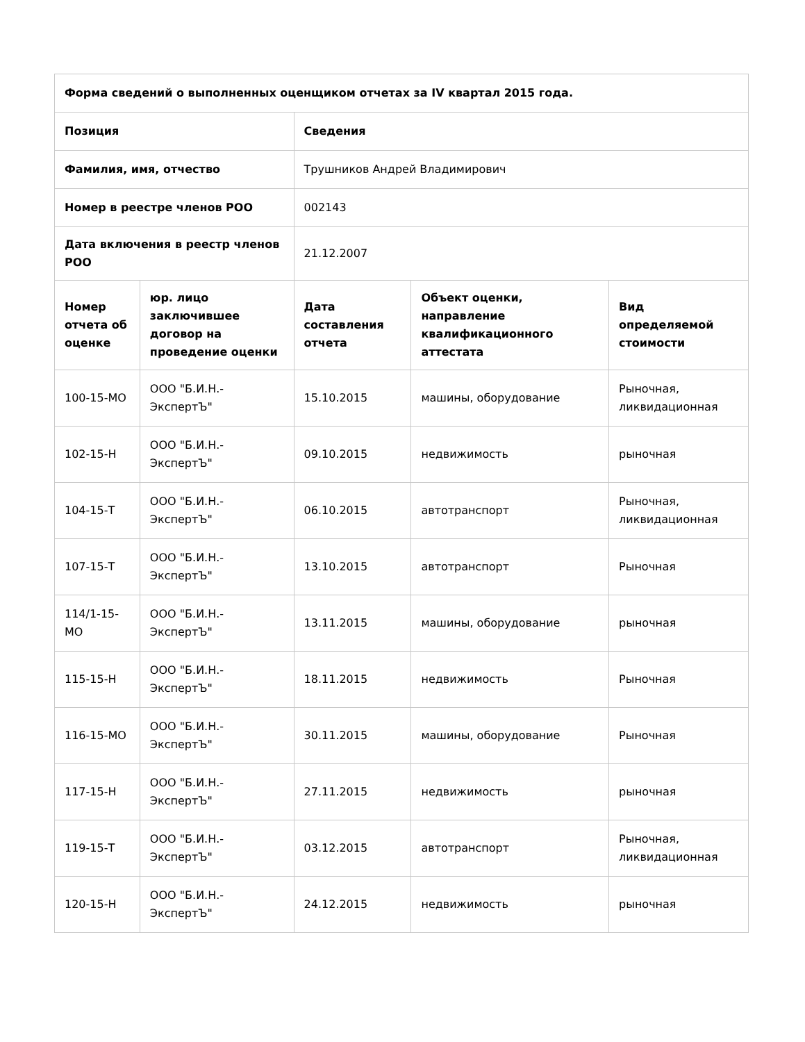| Форма сведений о выполненных оценщиком отчетах за IV квартал 2015 года. | | | | |
| --- | --- | --- | --- | --- |
| Позиция | | Сведения | | |
| Фамилия, имя, отчество | | Трушников Андрей Владимирович | | |
| Номер в реестре членов РОО | | 002143 | | |
| Дата включения в реестр членов РОО | | 21.12.2007 | | |
| Номер отчета об оценке | юр. лицо заключившее договор на проведение оценки | Дата составления отчета | Объект оценки, направление квалификационного аттестата | Вид определяемой стоимости |
| 100-15-МО | ООО "Б.И.Н.-ЭкспертЪ" | 15.10.2015 | машины, оборудование | Рыночная, ликвидационная |
| 102-15-Н | ООО "Б.И.Н.-ЭкспертЪ" | 09.10.2015 | недвижимость | рыночная |
| 104-15-Т | ООО "Б.И.Н.-ЭкспертЪ" | 06.10.2015 | автотранспорт | Рыночная, ликвидационная |
| 107-15-Т | ООО "Б.И.Н.-ЭкспертЪ" | 13.10.2015 | автотранспорт | Рыночная |
| 114/1-15-МО | ООО "Б.И.Н.-ЭкспертЪ" | 13.11.2015 | машины, оборудование | рыночная |
| 115-15-Н | ООО "Б.И.Н.-ЭкспертЪ" | 18.11.2015 | недвижимость | Рыночная |
| 116-15-МО | ООО "Б.И.Н.-ЭкспертЪ" | 30.11.2015 | машины, оборудование | Рыночная |
| 117-15-Н | ООО "Б.И.Н.-ЭкспертЪ" | 27.11.2015 | недвижимость | рыночная |
| 119-15-Т | ООО "Б.И.Н.-ЭкспертЪ" | 03.12.2015 | автотранспорт | Рыночная, ликвидационная |
| 120-15-Н | ООО "Б.И.Н.-ЭкспертЪ" | 24.12.2015 | недвижимость | рыночная |